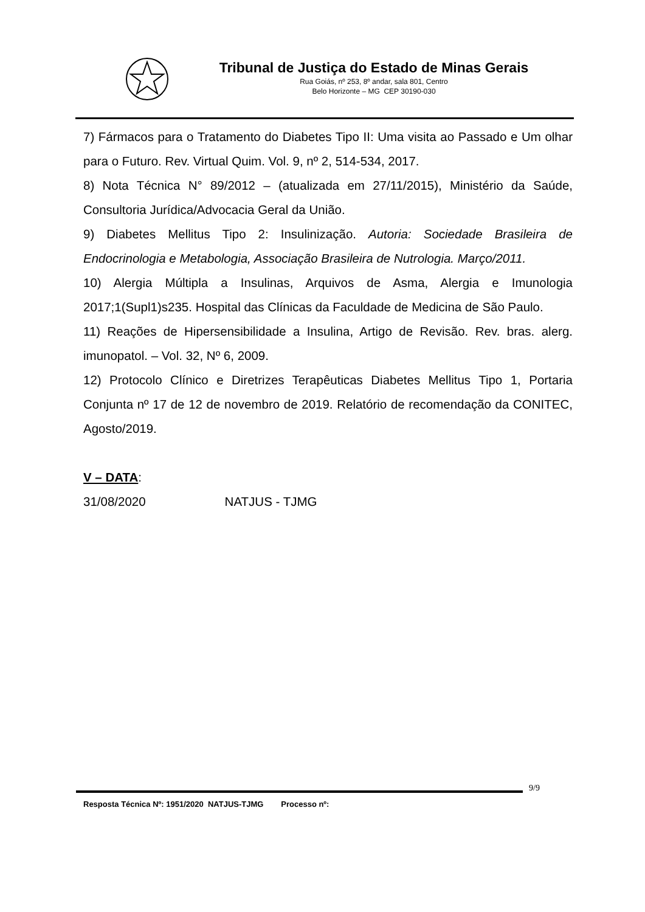Tribunal de Justiça do Estado de Minas Gerais
Rua Goiás, nº 253, 8º andar, sala 801, Centro
Belo Horizonte – MG CEP 30190-030
7) Fármacos para o Tratamento do Diabetes Tipo II: Uma visita ao Passado e Um olhar para o Futuro. Rev. Virtual Quim. Vol. 9, nº 2, 514-534, 2017.
8) Nota Técnica N° 89/2012 – (atualizada em 27/11/2015), Ministério da Saúde, Consultoria Jurídica/Advocacia Geral da União.
9) Diabetes Mellitus Tipo 2: Insulinização. Autoria: Sociedade Brasileira de Endocrinologia e Metabologia, Associação Brasileira de Nutrologia. Março/2011.
10) Alergia Múltipla a Insulinas, Arquivos de Asma, Alergia e Imunologia 2017;1(Supl1)s235. Hospital das Clínicas da Faculdade de Medicina de São Paulo.
11) Reações de Hipersensibilidade a Insulina, Artigo de Revisão. Rev. bras. alerg. imunopatol. – Vol. 32, Nº 6, 2009.
12) Protocolo Clínico e Diretrizes Terapêuticas Diabetes Mellitus Tipo 1, Portaria Conjunta nº 17 de 12 de novembro de 2019. Relatório de recomendação da CONITEC, Agosto/2019.
V – DATA:
31/08/2020 NATJUS - TJMG
9/9
Resposta Técnica Nº: 1951/2020 NATJUS-TJMG Processo nº: